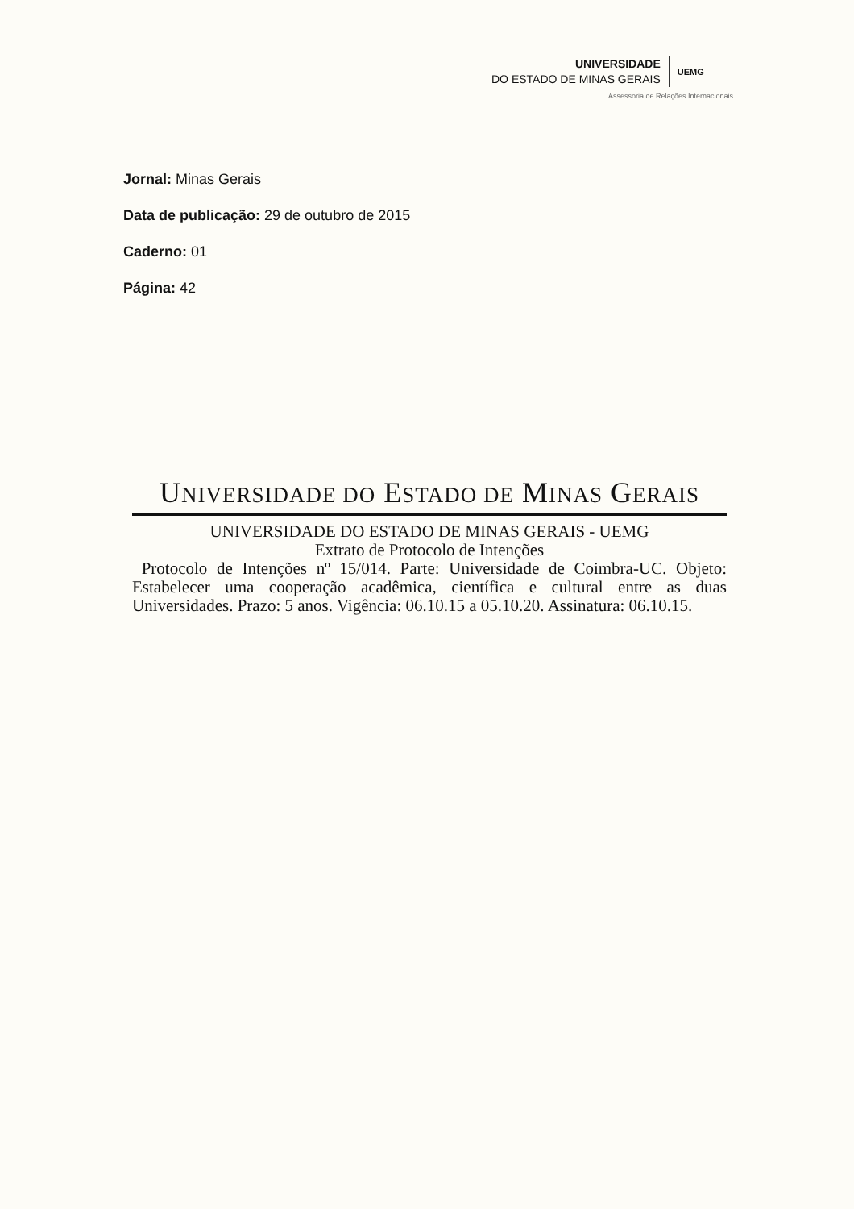UNIVERSIDADE
DO ESTADO DE MINAS GERAIS
UEMG
Assessoria de Relações Internacionais
Jornal: Minas Gerais
Data de publicação: 29 de outubro de 2015
Caderno: 01
Página: 42
UNIVERSIDADE DO ESTADO DE MINAS GERAIS
UNIVERSIDADE DO ESTADO DE MINAS GERAIS - UEMG
Extrato de Protocolo de Intenções
Protocolo de Intenções nº 15/014. Parte: Universidade de Coimbra-UC. Objeto: Estabelecer uma cooperação acadêmica, científica e cultural entre as duas Universidades. Prazo: 5 anos. Vigência: 06.10.15 a 05.10.20. Assinatura: 06.10.15.